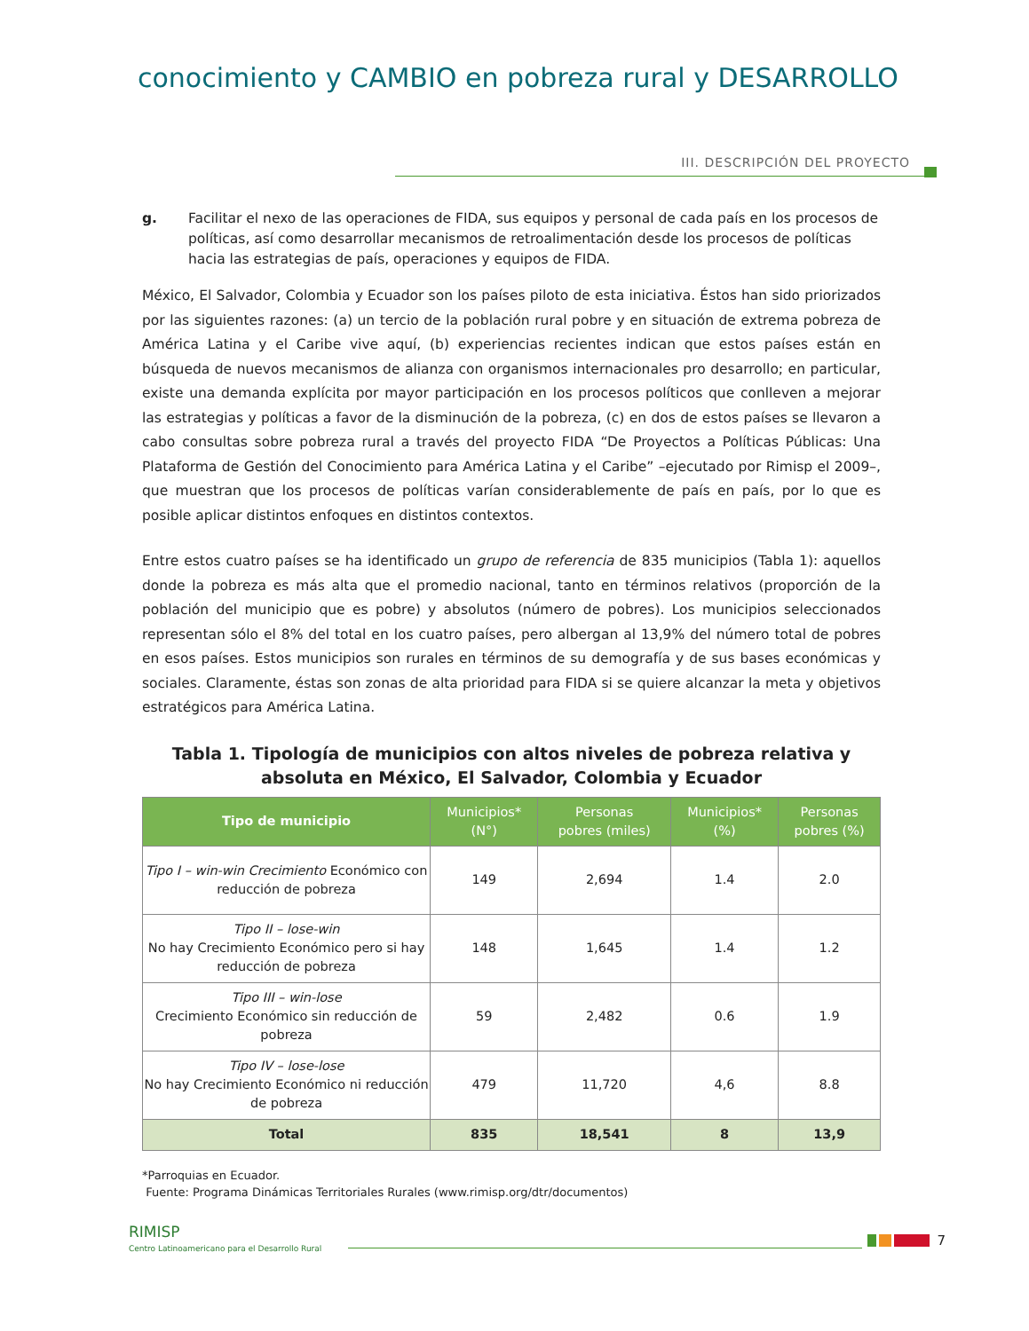conocimiento y CAMBIO en pobreza rural y DESARROLLO
III. DESCRIPCIÓN DEL PROYECTO
g. Facilitar el nexo de las operaciones de FIDA, sus equipos y personal de cada país en los procesos de políticas, así como desarrollar mecanismos de retroalimentación desde los procesos de políticas hacia las estrategias de país, operaciones y equipos de FIDA.
México, El Salvador, Colombia y Ecuador son los países piloto de esta iniciativa. Éstos han sido priorizados por las siguientes razones: (a) un tercio de la población rural pobre y en situación de extrema pobreza de América Latina y el Caribe vive aquí, (b) experiencias recientes indican que estos países están en búsqueda de nuevos mecanismos de alianza con organismos internacionales pro desarrollo; en particular, existe una demanda explícita por mayor participación en los procesos políticos que conlleven a mejorar las estrategias y políticas a favor de la disminución de la pobreza, (c) en dos de estos países se llevaron a cabo consultas sobre pobreza rural a través del proyecto FIDA “De Proyectos a Políticas Públicas: Una Plataforma de Gestión del Conocimiento para América Latina y el Caribe” –ejecutado por Rimisp el 2009–, que muestran que los procesos de políticas varían considerablemente de país en país, por lo que es posible aplicar distintos enfoques en distintos contextos.
Entre estos cuatro países se ha identificado un grupo de referencia de 835 municipios (Tabla 1): aquellos donde la pobreza es más alta que el promedio nacional, tanto en términos relativos (proporción de la población del municipio que es pobre) y absolutos (número de pobres). Los municipios seleccionados representan sólo el 8% del total en los cuatro países, pero albergan al 13,9% del número total de pobres en esos países. Estos municipios son rurales en términos de su demografía y de sus bases económicas y sociales. Claramente, éstas son zonas de alta prioridad para FIDA si se quiere alcanzar la meta y objetivos estratégicos para América Latina.
Tabla 1. Tipología de municipios con altos niveles de pobreza relativa y absoluta en México, El Salvador, Colombia y Ecuador
| Tipo de municipio | Municipios* (N°) | Personas pobres (miles) | Municipios* (%) | Personas pobres (%) |
| --- | --- | --- | --- | --- |
| Tipo I – win-win Crecimiento Económico con reducción de pobreza | 149 | 2,694 | 1.4 | 2.0 |
| Tipo II – lose-win No hay Crecimiento Económico pero si hay reducción de pobreza | 148 | 1,645 | 1.4 | 1.2 |
| Tipo III – win-lose Crecimiento Económico sin reducción de pobreza | 59 | 2,482 | 0.6 | 1.9 |
| Tipo IV – lose-lose No hay Crecimiento Económico ni reducción de pobreza | 479 | 11,720 | 4,6 | 8.8 |
| Total | 835 | 18,541 | 8 | 13,9 |
*Parroquias en Ecuador.
Fuente: Programa Dinámicas Territoriales Rurales (www.rimisp.org/dtr/documentos)
RIMISP
Centro Latinoamericano para el Desarrollo Rural
7